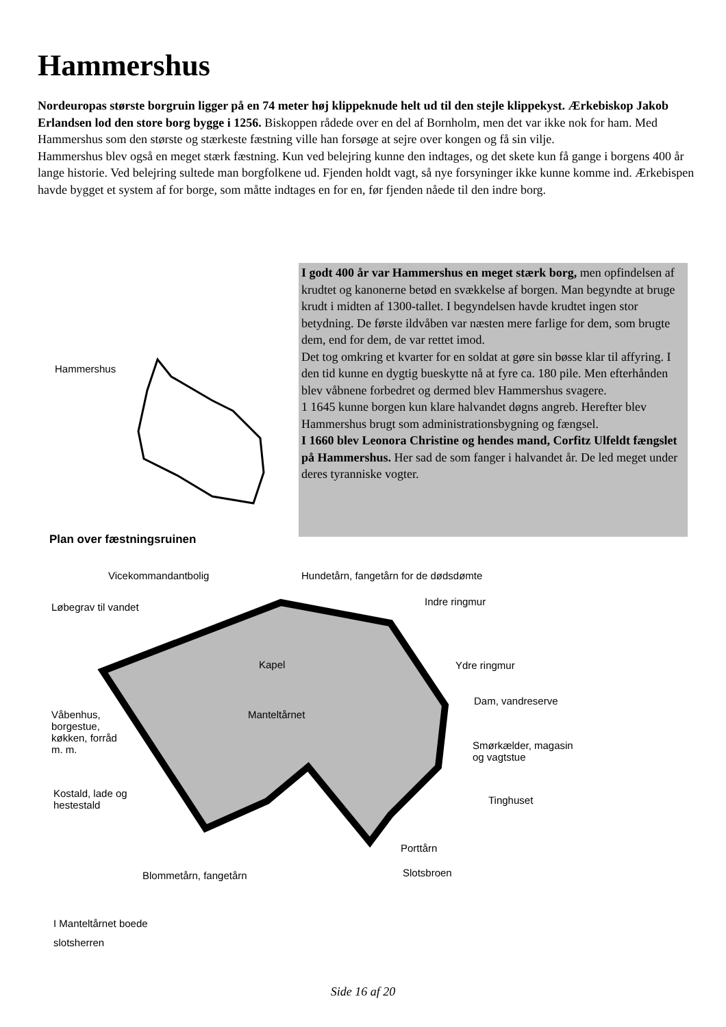Hammershus
Nordeuropas største borgruin ligger på en 74 meter høj klippeknude helt ud til den stejle klippekyst. Ærkebiskop Jakob Erlandsen lod den store borg bygge i 1256. Biskoppen rådede over en del af Bornholm, men det var ikke nok for ham. Med Hammershus som den største og stærkeste fæstning ville han forsøge at sejre over kongen og få sin vilje.
Hammershus blev også en meget stærk fæstning. Kun ved belejring kunne den indtages, og det skete kun få gange i borgens 400 år lange historie. Ved belejring sultede man borgfolkene ud. Fjenden holdt vagt, så nye forsyninger ikke kunne komme ind. Ærkebispen havde bygget et system af for borge, som måtte indtages en for en, før fjenden nåede til den indre borg.
Hammershus
Plan over fæstningsruinen
I godt 400 år var Hammershus en meget stærk borg, men opfindelsen af krudtet og kanonerne betød en svækkelse af borgen. Man begyndte at bruge krudt i midten af 1300-tallet. I begyndelsen havde krudtet ingen stor betydning. De første ildvåben var næsten mere farlige for dem, som brugte dem, end for dem, de var rettet imod.
Det tog omkring et kvarter for en soldat at gøre sin bøsse klar til affyring. I den tid kunne en dygtig bueskytte nå at fyre ca. 180 pile. Men efterhånden blev våbnene forbedret og dermed blev Hammershus svagere.
1 1645 kunne borgen kun klare halvandet døgns angreb. Herefter blev Hammershus brugt som administrationsbygning og fængsel.
I 1660 blev Leonora Christine og hendes mand, Corfitz Ulfeldt fængslet på Hammershus. Her sad de som fanger i halvandet år. De led meget under deres tyranniske vogter.
Vicekommandantbolig
Hundetårn, fangetårn for de dødsdømte
Løbegrav til vandet Indre ringmur
Kapel Ydre ringmur
Våbenhus,
borgestue,
køkken, forråd
m. m.
Manteltårnet
Dam, vandreserve
Smørkælder, magasin
og vagtstue
Kostald, lade og
hestestald
Tinghuset
Porttårn
Blommetårn, fangetårn Slotsbroen
I Manteltårnet boede
slotsherren
Side 16 af 20